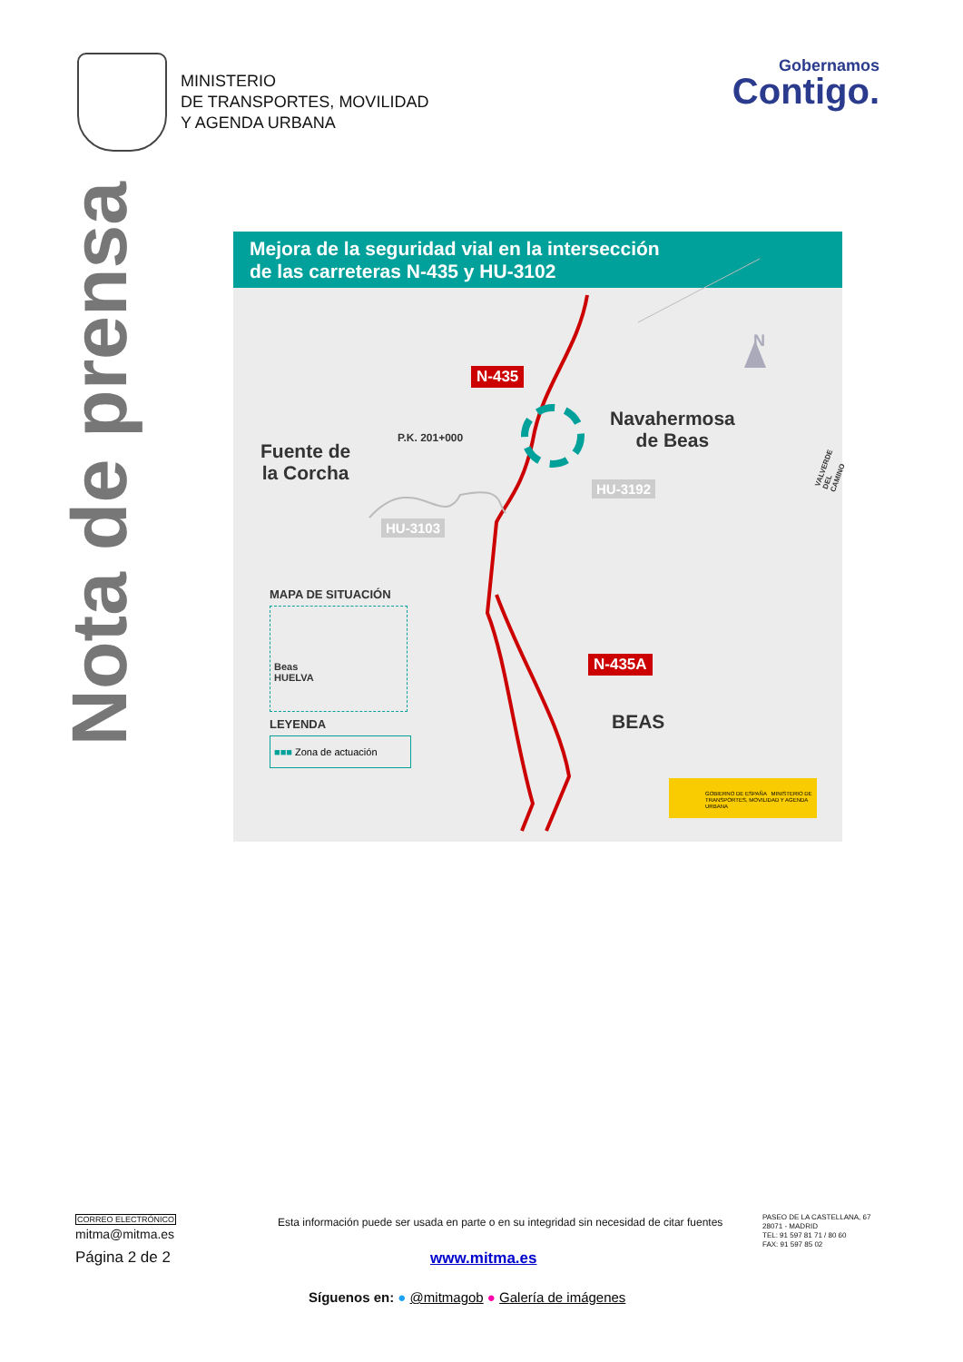MINISTERIO
DE TRANSPORTES, MOVILIDAD
Y AGENDA URBANA
Gobernamos
Contigo.
Nota de prensa
Mejora de la seguridad vial en la intersección
de las carreteras N-435 y HU-3102
N-435
N-435A
HU-3192
HU-3103
P.K. 201+000
Navahermosa
de Beas
Fuente de
la Corcha
BEAS
N
VALVERDE DEL CAMINO
MAPA DE SITUACIÓN
Beas
HUELVA
LEYENDA
■■■ Zona de actuación
GOBIERNO DE ESPAÑA MINISTERIO DE TRANSPORTES, MOVILIDAD Y AGENDA URBANA
CORREO ELECTRÓNICO
mitma@mitma.es
Página 2 de 2
Esta información puede ser usada en parte o en su integridad sin necesidad de citar fuentes
PASEO DE LA CASTELLANA, 67
28071 - MADRID
TEL: 91 597 81 71 / 80 60
FAX: 91 597 85 02
www.mitma.es
Síguenos en: ● @mitmagob ● Galería de imágenes